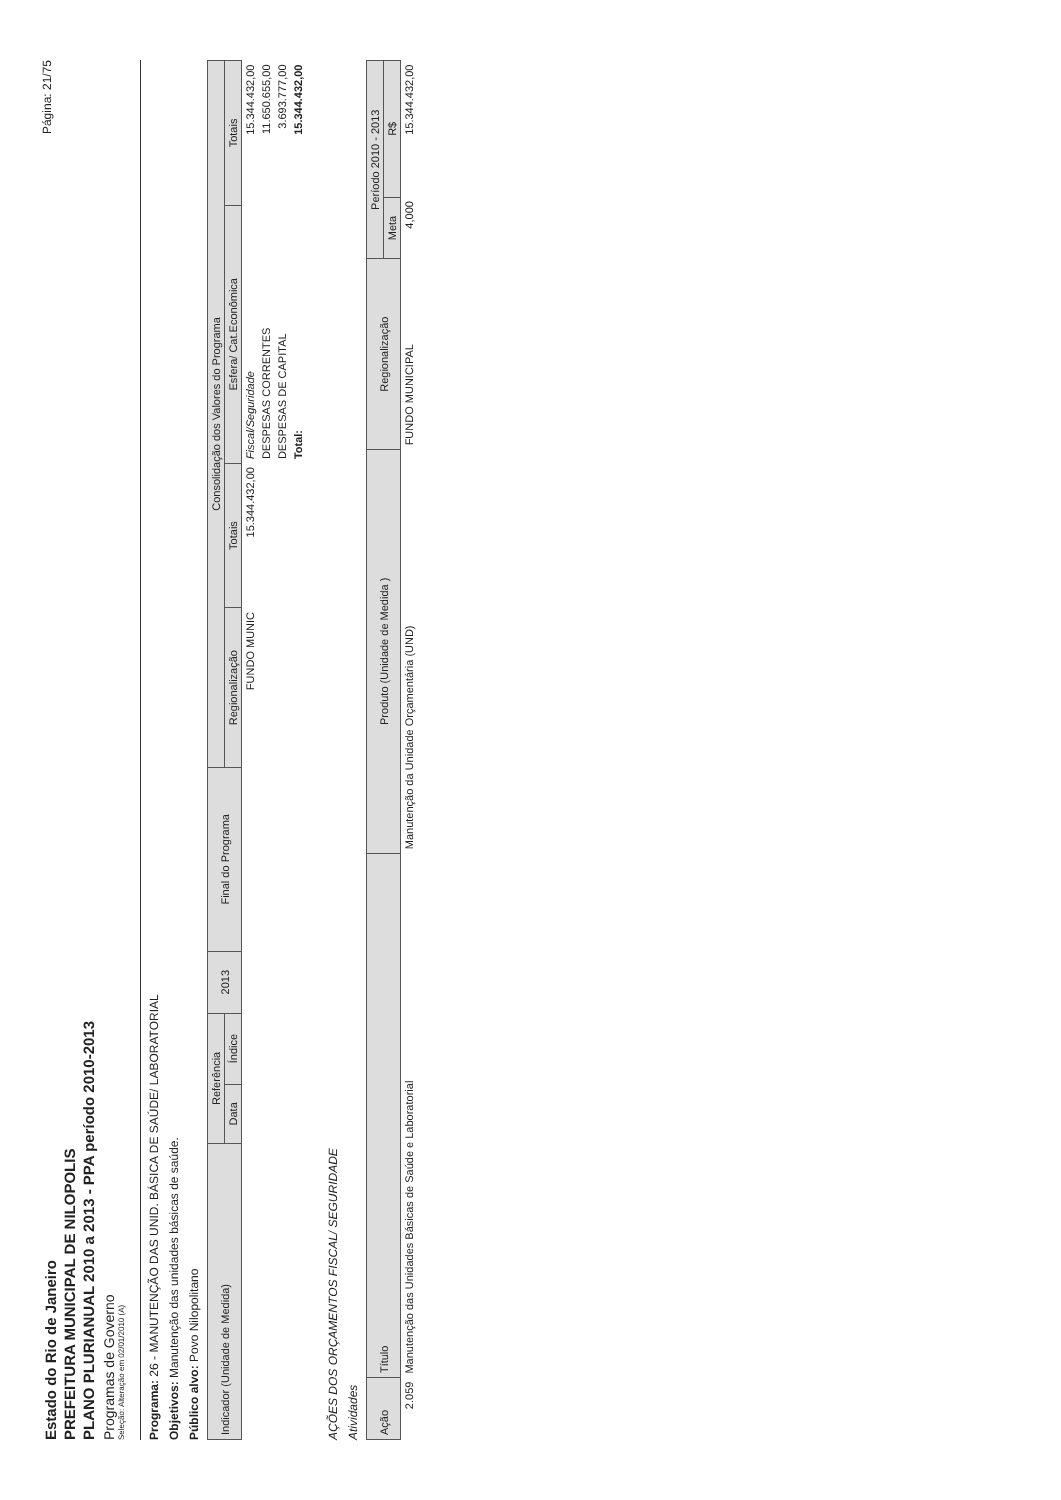Estado do Rio de Janeiro
PREFEITURA MUNICIPAL DE NILOPOLIS
PLANO PLURIANUAL 2010 a 2013 - PPA período 2010-2013
Programas de Governo
Seleção: Alteração em 02/01/2010 (A)
Página: 21/75
Programa: 26 - MANUTENÇÃO DAS UNID. BÁSICA DE SAÚDE/ LABORATORIAL
Objetivos: Manutenção das unidades básicas de saúde.
Público alvo: Povo Nilopolitano
| Indicador (Unidade de Medida) | Referência | | 2013 | Final do Programa | Consolidação dos Valores do Programa | | | |
| --- | --- | --- | --- | --- | --- | --- | --- | --- |
| | Data | Índice | | | Regionalização | Totais | Esfera/ Cat.Econômica | Totais |
| | | | | | FUNDO MUNIC | 15.344.432,00 | Fiscal/Seguridade | 15.344.432,00 |
| | | | | | | | DESPESAS CORRENTES | 11.650.655,00 |
| | | | | | | | DESPESAS DE CAPITAL | 3.693.777,00 |
| | | | | | | | Total: | 15.344.432,00 |
AÇÕES DOS ORÇAMENTOS FISCAL/ SEGURIDADE
Atividades
| Ação | Título | Produto (Unidade de Medida ) | Regionalização | Período 2010 - 2013 | |
| --- | --- | --- | --- | --- | --- |
| | | | | Meta | R$ |
| 2.059 | Manutenção das Unidades Básicas de Saúde e Laboratorial | Manutenção da Unidade Orçamentária (UND) | FUNDO MUNICIPAL | 4,000 | 15.344.432,00 |